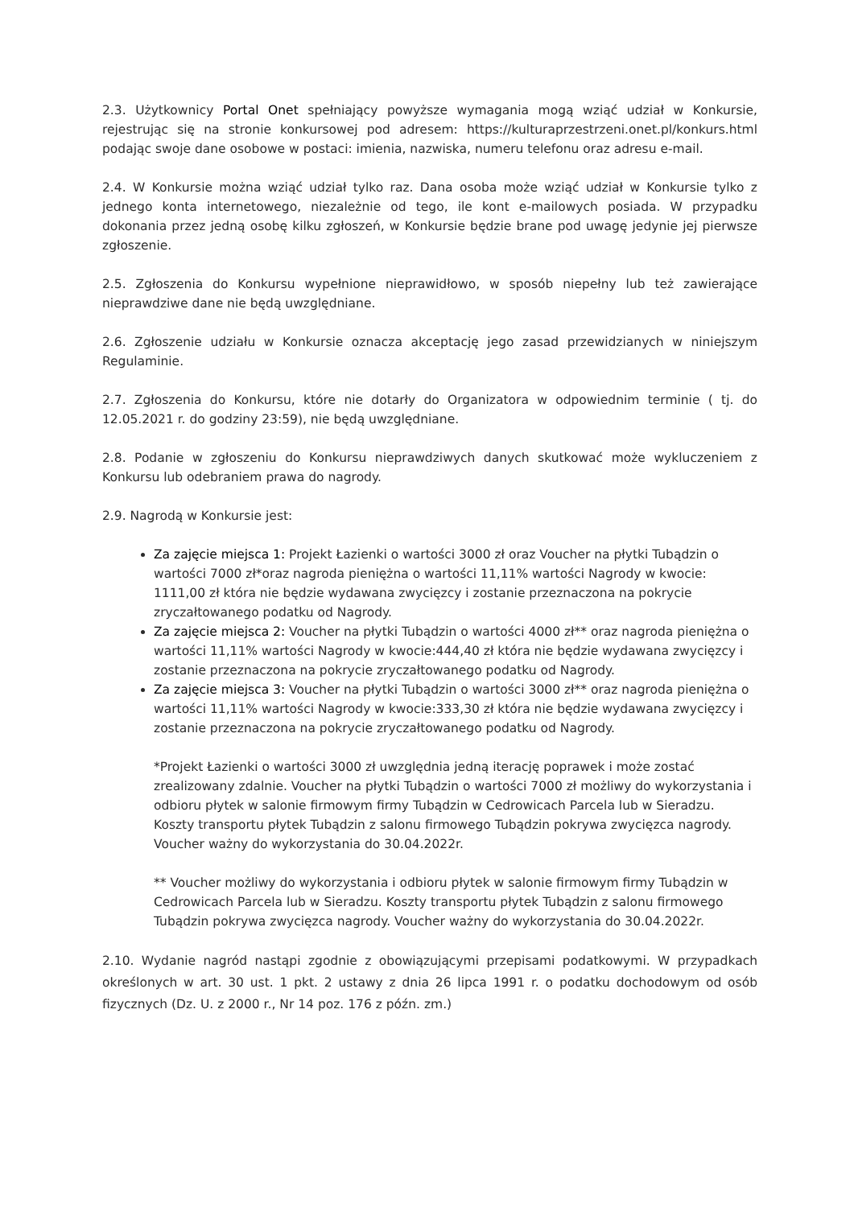2.3. Użytkownicy Portal Onet spełniający powyższe wymagania mogą wziąć udział w Konkursie, rejestrując się na stronie konkursowej pod adresem: https://kulturaprzestrzeni.onet.pl/konkurs.html podając swoje dane osobowe w postaci: imienia, nazwiska, numeru telefonu oraz adresu e-mail.
2.4. W Konkursie można wziąć udział tylko raz. Dana osoba może wziąć udział w Konkursie tylko z jednego konta internetowego, niezależnie od tego, ile kont e-mailowych posiada. W przypadku dokonania przez jedną osobę kilku zgłoszeń, w Konkursie będzie brane pod uwagę jedynie jej pierwsze zgłoszenie.
2.5. Zgłoszenia do Konkursu wypełnione nieprawidłowo, w sposób niepełny lub też zawierające nieprawdziwe dane nie będą uwzględniane.
2.6. Zgłoszenie udziału w Konkursie oznacza akceptację jego zasad przewidzianych w niniejszym Regulaminie.
2.7. Zgłoszenia do Konkursu, które nie dotarły do Organizatora w odpowiednim terminie ( tj. do 12.05.2021 r. do godziny 23:59), nie będą uwzględniane.
2.8. Podanie w zgłoszeniu do Konkursu nieprawdziwych danych skutkować może wykluczeniem z Konkursu lub odebraniem prawa do nagrody.
2.9. Nagrodą w Konkursie jest:
Za zajęcie miejsca 1: Projekt Łazienki o wartości 3000 zł oraz Voucher na płytki Tubądzin o wartości 7000 zł*oraz nagroda pieniężna o wartości 11,11% wartości Nagrody w kwocie: 1111,00 zł która nie będzie wydawana zwycięzcy i zostanie przeznaczona na pokrycie zryczałtowanego podatku od Nagrody.
Za zajęcie miejsca 2: Voucher na płytki Tubądzin o wartości 4000 zł** oraz nagroda pieniężna o wartości 11,11% wartości Nagrody w kwocie:444,40 zł która nie będzie wydawana zwycięzcy i zostanie przeznaczona na pokrycie zryczałtowanego podatku od Nagrody.
Za zajęcie miejsca 3: Voucher na płytki Tubądzin o wartości 3000 zł** oraz nagroda pieniężna o wartości 11,11% wartości Nagrody w kwocie:333,30 zł która nie będzie wydawana zwycięzcy i zostanie przeznaczona na pokrycie zryczałtowanego podatku od Nagrody.
*Projekt Łazienki o wartości 3000 zł uwzględnia jedną iterację poprawek i może zostać zrealizowany zdalnie. Voucher na płytki Tubądzin o wartości 7000 zł możliwy do wykorzystania i odbioru płytek w salonie firmowym firmy Tubądzin w Cedrowicach Parcela lub w Sieradzu. Koszty transportu płytek Tubądzin z salonu firmowego Tubądzin pokrywa zwycięzca nagrody. Voucher ważny do wykorzystania do 30.04.2022r.
** Voucher możliwy do wykorzystania i odbioru płytek w salonie firmowym firmy Tubądzin w Cedrowicach Parcela lub w Sieradzu. Koszty transportu płytek Tubądzin z salonu firmowego Tubądzin pokrywa zwycięzca nagrody. Voucher ważny do wykorzystania do 30.04.2022r.
2.10. Wydanie nagród nastąpi zgodnie z obowiązującymi przepisami podatkowymi. W przypadkach określonych w art. 30 ust. 1 pkt. 2 ustawy z dnia 26 lipca 1991 r. o podatku dochodowym od osób fizycznych (Dz. U. z 2000 r., Nr 14 poz. 176 z późn. zm.)